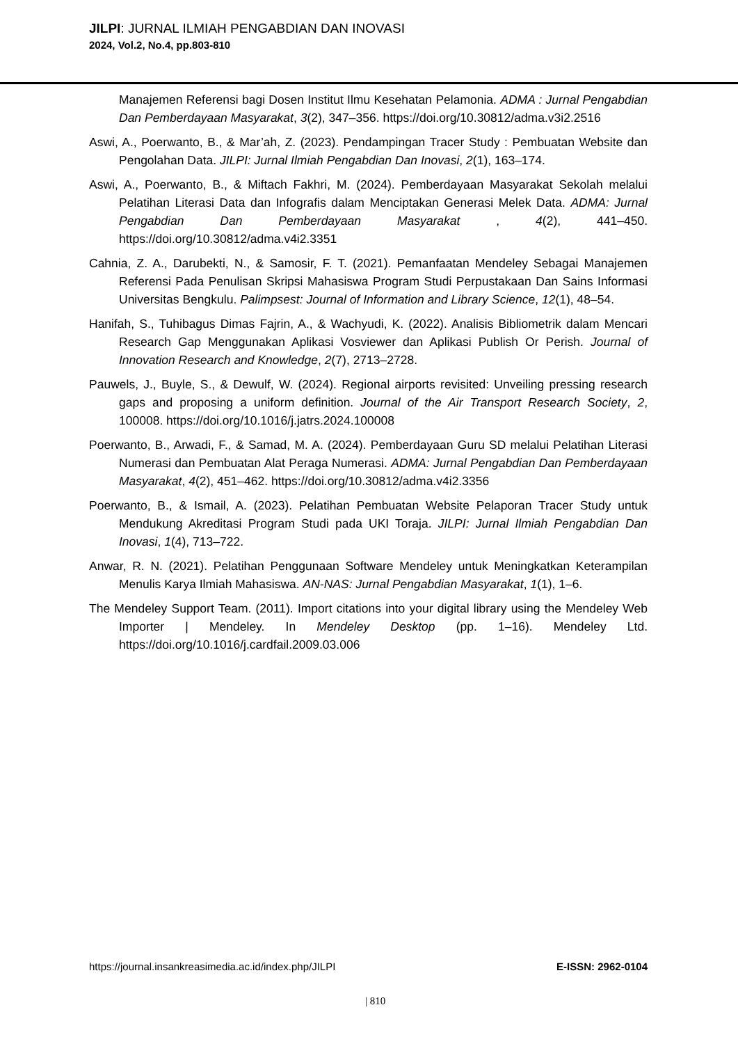JILPI: JURNAL ILMIAH PENGABDIAN DAN INOVASI
2024, Vol.2, No.4, pp.803-810
Manajemen Referensi bagi Dosen Institut Ilmu Kesehatan Pelamonia. ADMA : Jurnal Pengabdian Dan Pemberdayaan Masyarakat, 3(2), 347–356. https://doi.org/10.30812/adma.v3i2.2516
Aswi, A., Poerwanto, B., & Mar’ah, Z. (2023). Pendampingan Tracer Study : Pembuatan Website dan Pengolahan Data. JILPI: Jurnal Ilmiah Pengabdian Dan Inovasi, 2(1), 163–174.
Aswi, A., Poerwanto, B., & Miftach Fakhri, M. (2024). Pemberdayaan Masyarakat Sekolah melalui Pelatihan Literasi Data dan Infografis dalam Menciptakan Generasi Melek Data. ADMA: Jurnal Pengabdian Dan Pemberdayaan Masyarakat , 4(2), 441–450. https://doi.org/10.30812/adma.v4i2.3351
Cahnia, Z. A., Darubekti, N., & Samosir, F. T. (2021). Pemanfaatan Mendeley Sebagai Manajemen Referensi Pada Penulisan Skripsi Mahasiswa Program Studi Perpustakaan Dan Sains Informasi Universitas Bengkulu. Palimpsest: Journal of Information and Library Science, 12(1), 48–54.
Hanifah, S., Tuhibagus Dimas Fajrin, A., & Wachyudi, K. (2022). Analisis Bibliometrik dalam Mencari Research Gap Menggunakan Aplikasi Vosviewer dan Aplikasi Publish Or Perish. Journal of Innovation Research and Knowledge, 2(7), 2713–2728.
Pauwels, J., Buyle, S., & Dewulf, W. (2024). Regional airports revisited: Unveiling pressing research gaps and proposing a uniform definition. Journal of the Air Transport Research Society, 2, 100008. https://doi.org/10.1016/j.jatrs.2024.100008
Poerwanto, B., Arwadi, F., & Samad, M. A. (2024). Pemberdayaan Guru SD melalui Pelatihan Literasi Numerasi dan Pembuatan Alat Peraga Numerasi. ADMA: Jurnal Pengabdian Dan Pemberdayaan Masyarakat, 4(2), 451–462. https://doi.org/10.30812/adma.v4i2.3356
Poerwanto, B., & Ismail, A. (2023). Pelatihan Pembuatan Website Pelaporan Tracer Study untuk Mendukung Akreditasi Program Studi pada UKI Toraja. JILPI: Jurnal Ilmiah Pengabdian Dan Inovasi, 1(4), 713–722.
Anwar, R. N. (2021). Pelatihan Penggunaan Software Mendeley untuk Meningkatkan Keterampilan Menulis Karya Ilmiah Mahasiswa. AN-NAS: Jurnal Pengabdian Masyarakat, 1(1), 1–6.
The Mendeley Support Team. (2011). Import citations into your digital library using the Mendeley Web Importer | Mendeley. In Mendeley Desktop (pp. 1–16). Mendeley Ltd. https://doi.org/10.1016/j.cardfail.2009.03.006
https://journal.insankreasimedia.ac.id/index.php/JILPI E-ISSN: 2962-0104
| 810